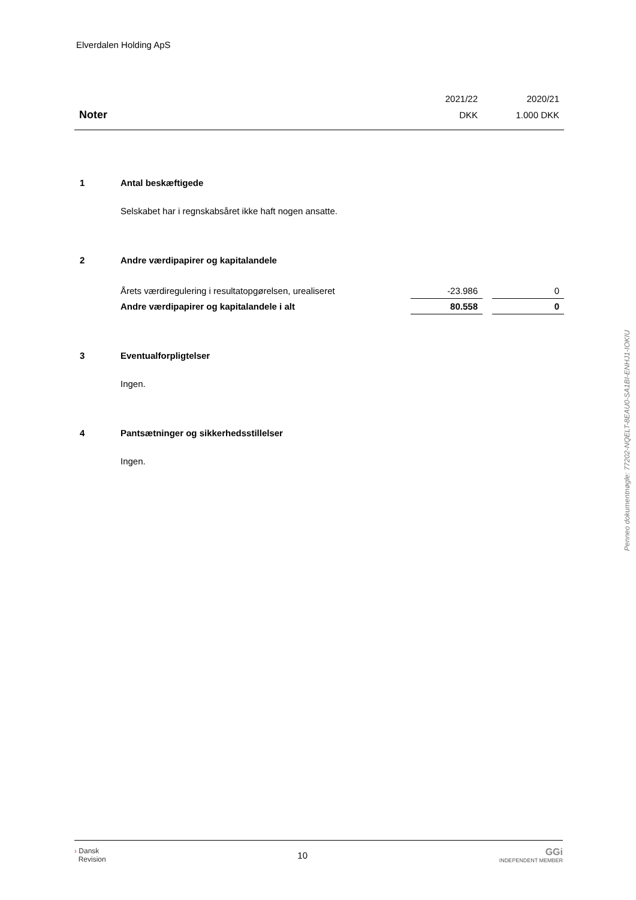Elverdalen Holding ApS
| | 2021/22 | 2020/21 |
| Noter | DKK | 1.000 DKK |
1 Antal beskæftigede
Selskabet har i regnskabsåret ikke haft nogen ansatte.
2 Andre værdipapirer og kapitalandele
| Årets værdiregulering i resultatopgørelsen, urealiseret | -23.986 | | 0 |
| Andre værdipapirer og kapitalandele i alt | 80.558 | | 0 |
3 Eventualforpligtelser
Ingen.
4 Pantsætninger og sikkerhedsstillelser
Ingen.
Penneo dokumentnøgle: 77202-NQELT-8EAU0-SA1BI-ENHJ1-IOKIU
› Dansk
Revision
10
GGi
INDEPENDENT MEMBER